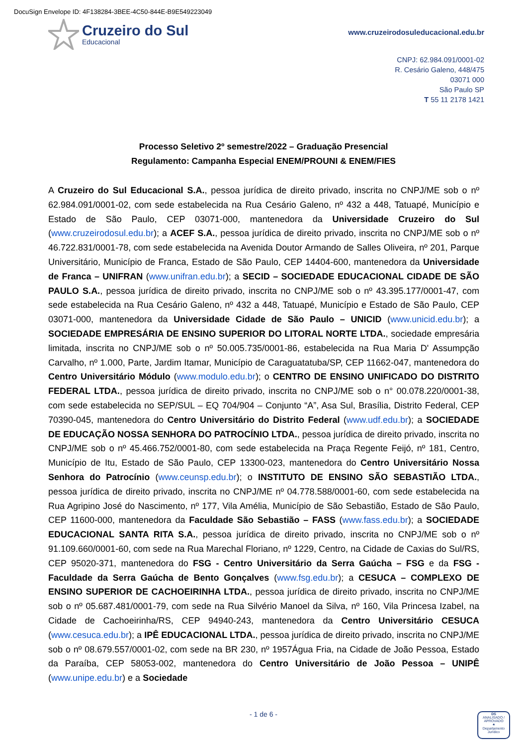DocuSign Envelope ID: 4F138284-3BEE-4C50-844E-B9E549223049
Cruzeiro do Sul
Educacional
www.cruzeirodosuleducacional.edu.br
CNPJ: 62.984.091/0001-02
R. Cesário Galeno, 448/475
03071 000
São Paulo SP
T 55 11 2178 1421
Processo Seletivo 2º semestre/2022 – Graduação Presencial
Regulamento: Campanha Especial ENEM/PROUNI & ENEM/FIES
A Cruzeiro do Sul Educacional S.A., pessoa jurídica de direito privado, inscrita no CNPJ/ME sob o nº 62.984.091/0001-02, com sede estabelecida na Rua Cesário Galeno, nº 432 a 448, Tatuapé, Município e Estado de São Paulo, CEP 03071-000, mantenedora da Universidade Cruzeiro do Sul (www.cruzeirodosul.edu.br); a ACEF S.A., pessoa jurídica de direito privado, inscrita no CNPJ/ME sob o nº 46.722.831/0001-78, com sede estabelecida na Avenida Doutor Armando de Salles Oliveira, nº 201, Parque Universitário, Município de Franca, Estado de São Paulo, CEP 14404-600, mantenedora da Universidade de Franca – UNIFRAN (www.unifran.edu.br); a SECID – SOCIEDADE EDUCACIONAL CIDADE DE SÃO PAULO S.A., pessoa jurídica de direito privado, inscrita no CNPJ/ME sob o nº 43.395.177/0001-47, com sede estabelecida na Rua Cesário Galeno, nº 432 a 448, Tatuapé, Município e Estado de São Paulo, CEP 03071-000, mantenedora da Universidade Cidade de São Paulo – UNICID (www.unicid.edu.br); a SOCIEDADE EMPRESÁRIA DE ENSINO SUPERIOR DO LITORAL NORTE LTDA., sociedade empresária limitada, inscrita no CNPJ/ME sob o nº 50.005.735/0001-86, estabelecida na Rua Maria D' Assumpção Carvalho, nº 1.000, Parte, Jardim Itamar, Município de Caraguatatuba/SP, CEP 11662-047, mantenedora do Centro Universitário Módulo (www.modulo.edu.br); o CENTRO DE ENSINO UNIFICADO DO DISTRITO FEDERAL LTDA., pessoa jurídica de direito privado, inscrita no CNPJ/ME sob o n° 00.078.220/0001-38, com sede estabelecida no SEP/SUL – EQ 704/904 – Conjunto “A”, Asa Sul, Brasília, Distrito Federal, CEP 70390-045, mantenedora do Centro Universitário do Distrito Federal (www.udf.edu.br); a SOCIEDADE DE EDUCAÇÃO NOSSA SENHORA DO PATROCÍNIO LTDA., pessoa jurídica de direito privado, inscrita no CNPJ/ME sob o nº 45.466.752/0001-80, com sede estabelecida na Praça Regente Feijó, nº 181, Centro, Município de Itu, Estado de São Paulo, CEP 13300-023, mantenedora do Centro Universitário Nossa Senhora do Patrocínio (www.ceunsp.edu.br); o INSTITUTO DE ENSINO SÃO SEBASTIÃO LTDA., pessoa jurídica de direito privado, inscrita no CNPJ/ME nº 04.778.588/0001-60, com sede estabelecida na Rua Agripino José do Nascimento, nº 177, Vila Amélia, Município de São Sebastião, Estado de São Paulo, CEP 11600-000, mantenedora da Faculdade São Sebastião – FASS (www.fass.edu.br); a SOCIEDADE EDUCACIONAL SANTA RITA S.A., pessoa jurídica de direito privado, inscrita no CNPJ/ME sob o nº 91.109.660/0001-60, com sede na Rua Marechal Floriano, nº 1229, Centro, na Cidade de Caxias do Sul/RS, CEP 95020-371, mantenedora do FSG - Centro Universitário da Serra Gaúcha – FSG e da FSG - Faculdade da Serra Gaúcha de Bento Gonçalves (www.fsg.edu.br); a CESUCA – COMPLEXO DE ENSINO SUPERIOR DE CACHOEIRINHA LTDA., pessoa jurídica de direito privado, inscrita no CNPJ/ME sob o nº 05.687.481/0001-79, com sede na Rua Silvério Manoel da Silva, nº 160, Vila Princesa Izabel, na Cidade de Cachoeirinha/RS, CEP 94940-243, mantenedora da Centro Universitário CESUCA (www.cesuca.edu.br); a IPÊ EDUCACIONAL LTDA., pessoa jurídica de direito privado, inscrita no CNPJ/ME sob o nº 08.679.557/0001-02, com sede na BR 230, nº 1957Água Fria, na Cidade de João Pessoa, Estado da Paraíba, CEP 58053-002, mantenedora do Centro Universitário de João Pessoa – UNIPÊ (www.unipe.edu.br) e a Sociedade
- 1 de 6 -
DS
ANALISADO / APROVADO
★
Departamento Jurídico